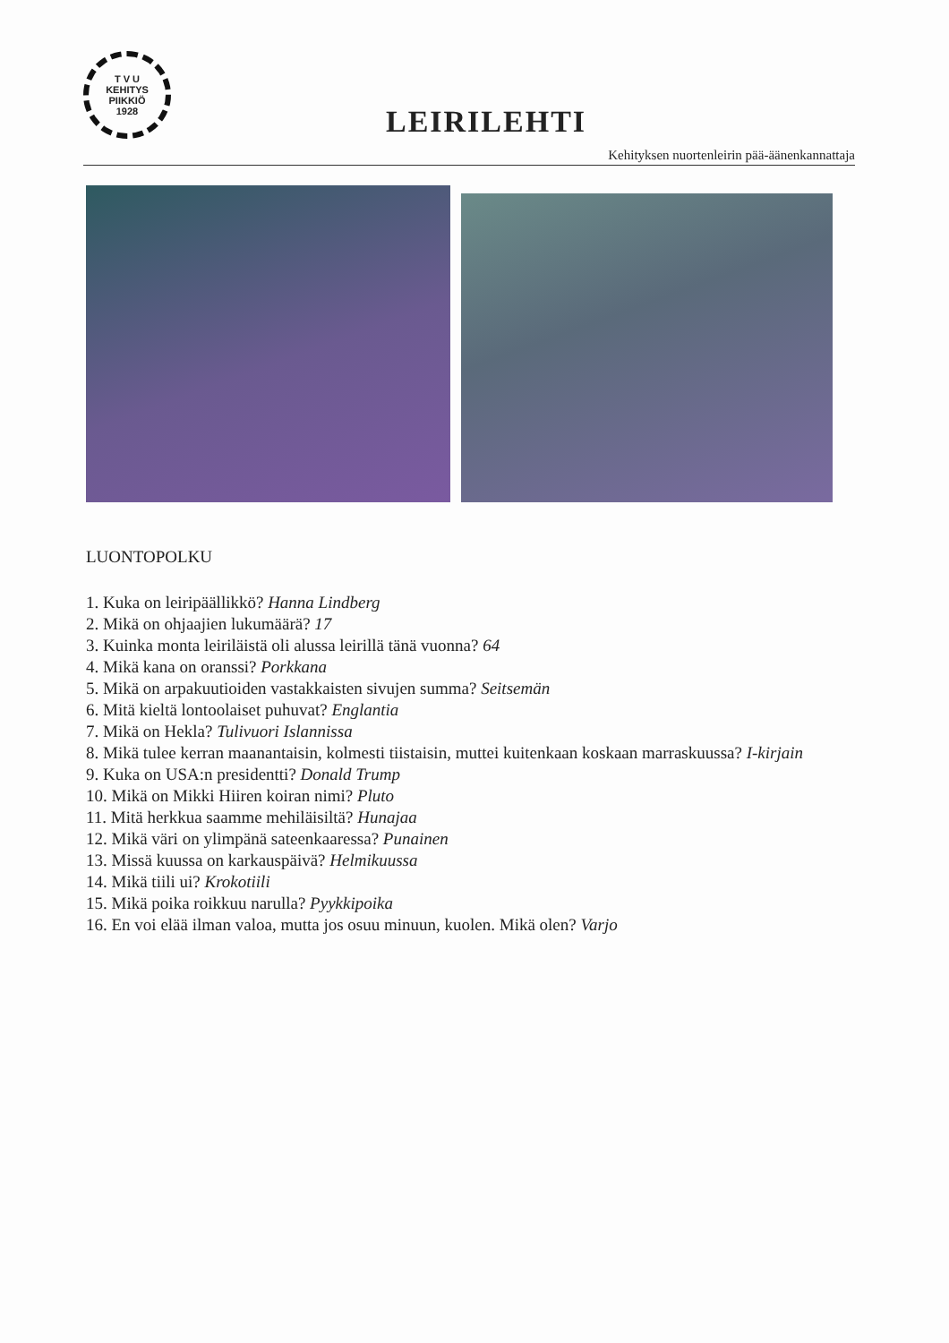T V U
KEHITYS
PIIKKIÖ
1928
LEIRILEHTI
Kehityksen nuortenleirin pää-äänenkannattaja
LUONTOPOLKU
1. Kuka on leiripäällikkö? Hanna Lindberg
2. Mikä on ohjaajien lukumäärä? 17
3. Kuinka monta leiriläistä oli alussa leirillä tänä vuonna? 64
4. Mikä kana on oranssi? Porkkana
5. Mikä on arpakuutioiden vastakkaisten sivujen summa? Seitsemän
6. Mitä kieltä lontoolaiset puhuvat? Englantia
7. Mikä on Hekla? Tulivuori Islannissa
8. Mikä tulee kerran maanantaisin, kolmesti tiistaisin, muttei kuitenkaan koskaan marraskuussa? I-kirjain
9. Kuka on USA:n presidentti? Donald Trump
10. Mikä on Mikki Hiiren koiran nimi? Pluto
11. Mitä herkkua saamme mehiläisiltä? Hunajaa
12. Mikä väri on ylimpänä sateenkaaressa? Punainen
13. Missä kuussa on karkauspäivä? Helmikuussa
14. Mikä tiili ui? Krokotiili
15. Mikä poika roikkuu narulla? Pyykkipoika
16. En voi elää ilman valoa, mutta jos osuu minuun, kuolen. Mikä olen? Varjo